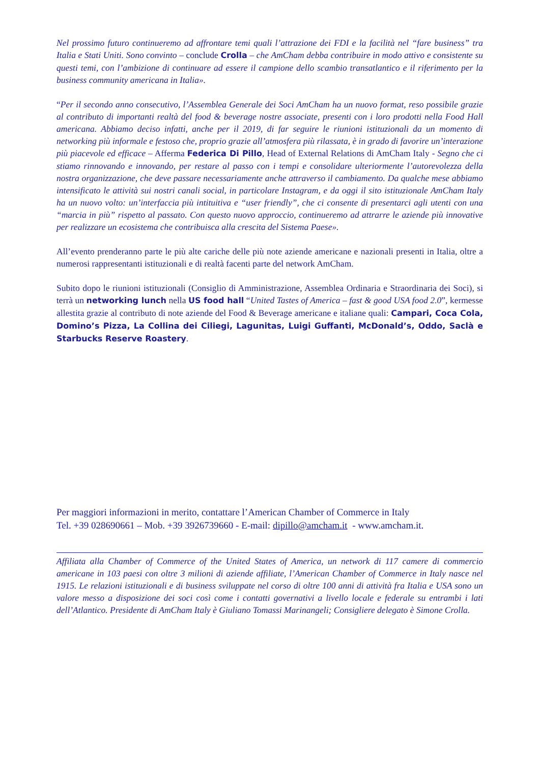Nel prossimo futuro continueremo ad affrontare temi quali l’attrazione dei FDI e la facilità nel “fare business” tra Italia e Stati Uniti. Sono convinto – conclude Crolla – che AmCham debba contribuire in modo attivo e consistente su questi temi, con l’ambizione di continuare ad essere il campione dello scambio transatlantico e il riferimento per la business community americana in Italia».
“Per il secondo anno consecutivo, l’Assemblea Generale dei Soci AmCham ha un nuovo format, reso possibile grazie al contributo di importanti realtà del food & beverage nostre associate, presenti con i loro prodotti nella Food Hall americana. Abbiamo deciso infatti, anche per il 2019, di far seguire le riunioni istituzionali da un momento di networking più informale e festoso che, proprio grazie all’atmosfera più rilassata, è in grado di favorire un’interazione più piacevole ed efficace – Afferma Federica Di Pillo, Head of External Relations di AmCham Italy - Segno che ci stiamo rinnovando e innovando, per restare al passo con i tempi e consolidare ulteriormente l’autorevolezza della nostra organizzazione, che deve passare necessariamente anche attraverso il cambiamento. Da qualche mese abbiamo intensificato le attività sui nostri canali social, in particolare Instagram, e da oggi il sito istituzionale AmCham Italy ha un nuovo volto: un’interfaccia più intituitiva e “user friendly”, che ci consente di presentarci agli utenti con una “marcia in più” rispetto al passato. Con questo nuovo approccio, continueremo ad attrarre le aziende più innovative per realizzare un ecosistema che contribuisca alla crescita del Sistema Paese».
All’evento prenderanno parte le più alte cariche delle più note aziende americane e nazionali presenti in Italia, oltre a numerosi rappresentanti istituzionali e di realtà facenti parte del network AmCham.
Subito dopo le riunioni istituzionali (Consiglio di Amministrazione, Assemblea Ordinaria e Straordinaria dei Soci), si terrà un networking lunch nella US food hall “United Tastes of America – fast & good USA food 2.0”, kermesse allestita grazie al contributo di note aziende del Food & Beverage americane e italiane quali: Campari, Coca Cola, Domino’s Pizza, La Collina dei Ciliegi, Lagunitas, Luigi Guffanti, McDonald’s, Oddo, Saclà e Starbucks Reserve Roastery.
Per maggiori informazioni in merito, contattare l’American Chamber of Commerce in Italy
Tel. +39 028690661 – Mob. +39 3926739660 - E-mail: dipillo@amcham.it - www.amcham.it.
Affiliata alla Chamber of Commerce of the United States of America, un network di 117 camere di commercio americane in 103 paesi con oltre 3 milioni di aziende affiliate, l’American Chamber of Commerce in Italy nasce nel 1915. Le relazioni istituzionali e di business sviluppate nel corso di oltre 100 anni di attività fra Italia e USA sono un valore messo a disposizione dei soci così come i contatti governativi a livello locale e federale su entrambi i lati dell’Atlantico. Presidente di AmCham Italy è Giuliano Tomassi Marinangeli; Consigliere delegato è Simone Crolla.